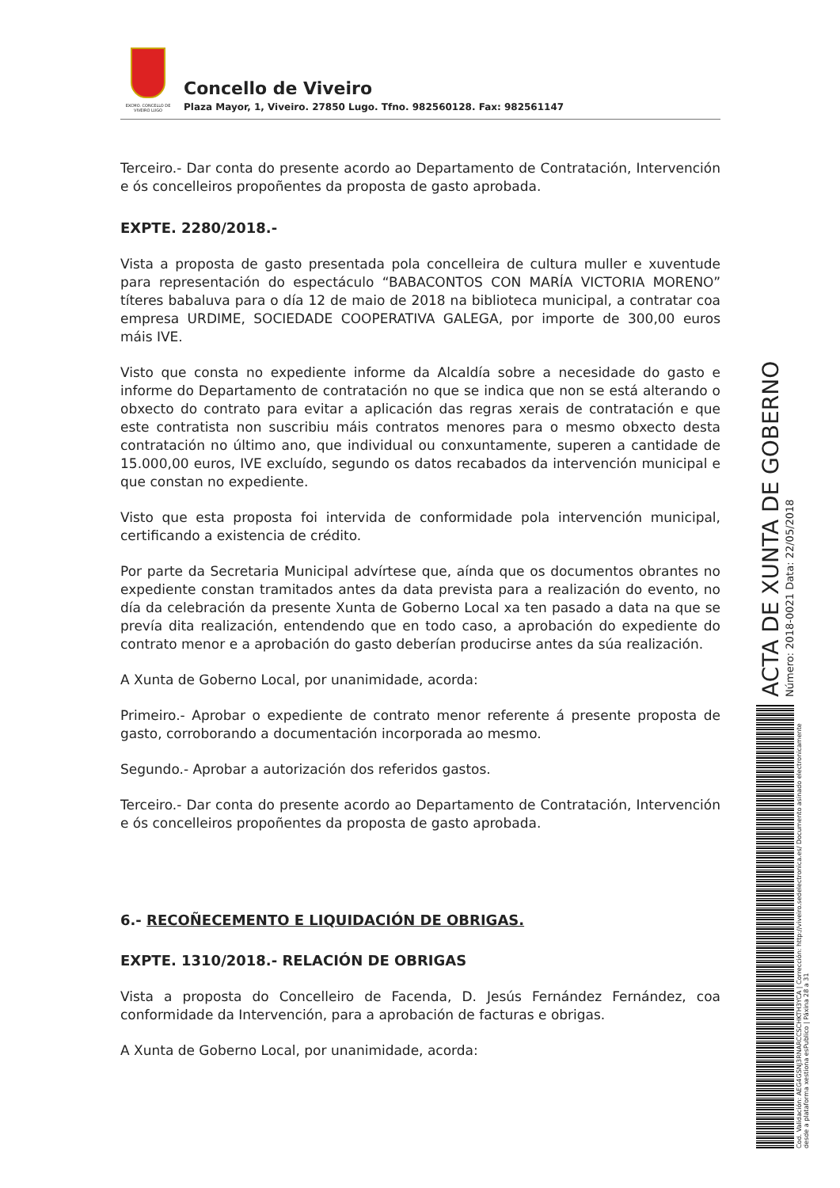EXCMO. CONCELLO DE VIVEIRO LUGO
Concello de Viveiro
Plaza Mayor, 1, Viveiro. 27850 Lugo. Tfno. 982560128. Fax: 982561147
Terceiro.- Dar conta do presente acordo ao Departamento de Contratación, Intervención e ós concelleiros propoñentes da proposta de gasto aprobada.
EXPTE. 2280/2018.-
Vista a proposta de gasto presentada pola concelleira de cultura muller e xuventude para representación do espectáculo “BABACONTOS CON MARÍA VICTORIA MORENO” títeres babaluva para o día 12 de maio de 2018 na biblioteca municipal, a contratar coa empresa URDIME, SOCIEDADE COOPERATIVA GALEGA, por importe de 300,00 euros máis IVE.
Visto que consta no expediente informe da Alcaldía sobre a necesidade do gasto e informe do Departamento de contratación no que se indica que non se está alterando o obxecto do contrato para evitar a aplicación das regras xerais de contratación e que este contratista non suscribiu máis contratos menores para o mesmo obxecto desta contratación no último ano, que individual ou conxuntamente, superen a cantidade de 15.000,00 euros, IVE excluído, segundo os datos recabados da intervención municipal e que constan no expediente.
Visto que esta proposta foi intervida de conformidade pola intervención municipal, certificando a existencia de crédito.
Por parte da Secretaria Municipal advírtese que, aínda que os documentos obrantes no expediente constan tramitados antes da data prevista para a realización do evento, no día da celebración da presente Xunta de Goberno Local xa ten pasado a data na que se prevía dita realización, entendendo que en todo caso, a aprobación do expediente do contrato menor e a aprobación do gasto deberían producirse antes da súa realización.
A Xunta de Goberno Local, por unanimidade, acorda:
Primeiro.- Aprobar o expediente de contrato menor referente á presente proposta de gasto, corroborando a documentación incorporada ao mesmo.
Segundo.- Aprobar a autorización dos referidos gastos.
Terceiro.- Dar conta do presente acordo ao Departamento de Contratación, Intervención e ós concelleiros propoñentes da proposta de gasto aprobada.
6.- RECOÑECEMENTO E LIQUIDACIÓN DE OBRIGAS.
EXPTE. 1310/2018.- RELACIÓN DE OBRIGAS
Vista a proposta do Concelleiro de Facenda, D. Jesús Fernández Fernández, coa conformidade da Intervención, para a aprobación de facturas e obrigas.
A Xunta de Goberno Local, por unanimidade, acorda:
ACTA DE XUNTA DE GOBERNO
Número: 2018-0021 Data: 22/05/2018
Cod. Validación: AEG4GSNJ3RNARCCSCHKTH3YCA | Corrección: http://viveiro.sedelectronica.es/ Documento asinado electronicamente desde a plataforma xestiona esPublico | Páxina 28 a 31